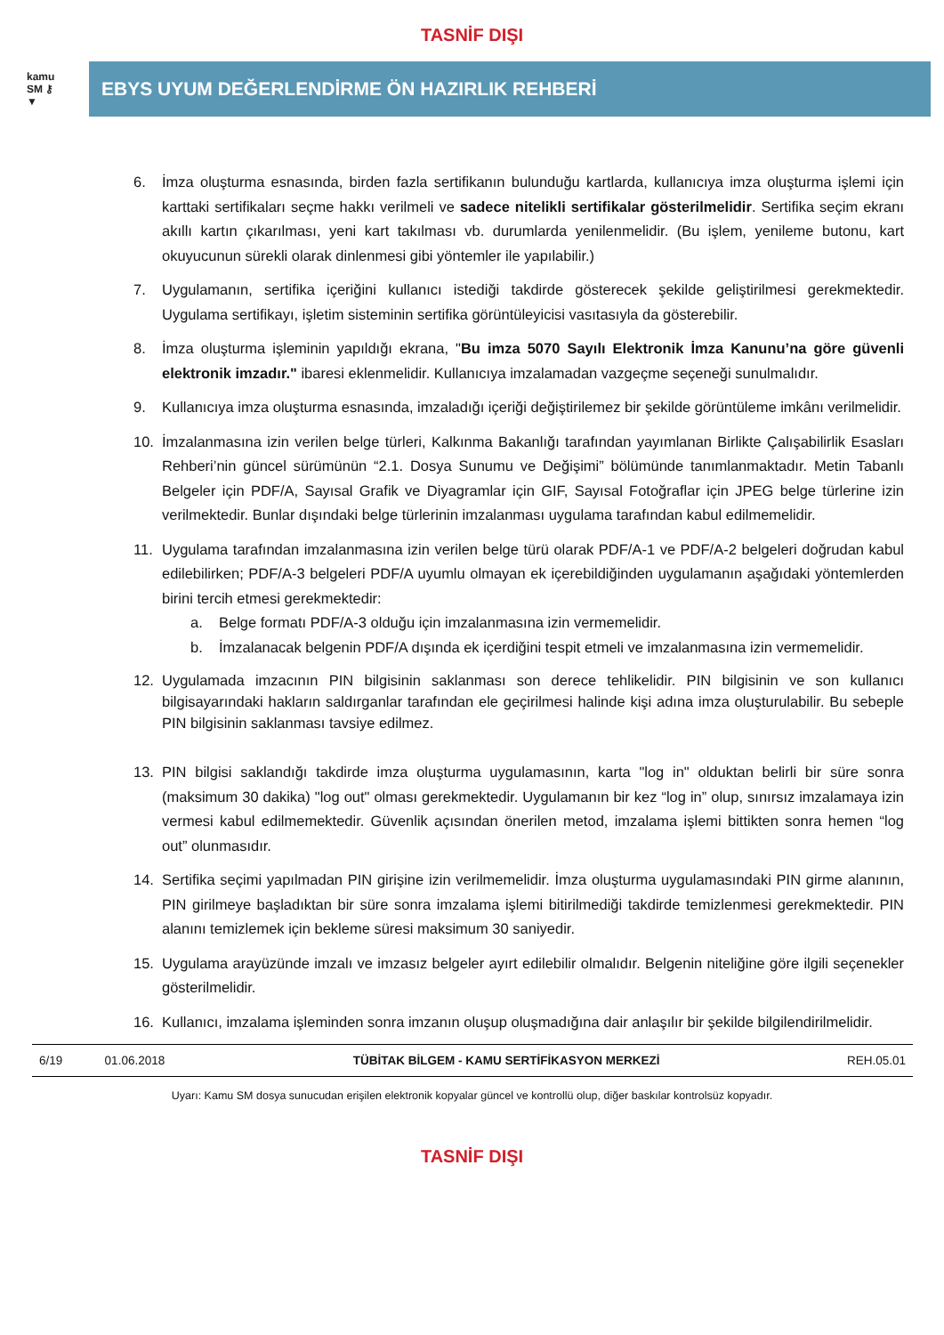TASNİF DIŞI
kamu
SM ⚷
▼
EBYS UYUM DEĞERLENDİRME ÖN HAZIRLIK REHBERİ
6. İmza oluşturma esnasında, birden fazla sertifikanın bulunduğu kartlarda, kullanıcıya imza oluşturma işlemi için karttaki sertifikaları seçme hakkı verilmeli ve sadece nitelikli sertifikalar gösterilmelidir. Sertifika seçim ekranı akıllı kartın çıkarılması, yeni kart takılması vb. durumlarda yenilenmelidir. (Bu işlem, yenileme butonu, kart okuyucunun sürekli olarak dinlenmesi gibi yöntemler ile yapılabilir.)
7. Uygulamanın, sertifika içeriğini kullanıcı istediği takdirde gösterecek şekilde geliştirilmesi gerekmektedir. Uygulama sertifikayı, işletim sisteminin sertifika görüntüleyicisi vasıtasıyla da gösterebilir.
8. İmza oluşturma işleminin yapıldığı ekrana, "Bu imza 5070 Sayılı Elektronik İmza Kanunu’na göre güvenli elektronik imzadır." ibaresi eklenmelidir. Kullanıcıya imzalamadan vazgeçme seçeneği sunulmalıdır.
9. Kullanıcıya imza oluşturma esnasında, imzaladığı içeriği değiştirilemez bir şekilde görüntüleme imkânı verilmelidir.
10. İmzalanmasına izin verilen belge türleri, Kalkınma Bakanlığı tarafından yayımlanan Birlikte Çalışabilirlik Esasları Rehberi’nin güncel sürümünün “2.1. Dosya Sunumu ve Değişimi” bölümünde tanımlanmaktadır. Metin Tabanlı Belgeler için PDF/A, Sayısal Grafik ve Diyagramlar için GIF, Sayısal Fotoğraflar için JPEG belge türlerine izin verilmektedir. Bunlar dışındaki belge türlerinin imzalanması uygulama tarafından kabul edilmemelidir.
11. Uygulama tarafından imzalanmasına izin verilen belge türü olarak PDF/A-1 ve PDF/A-2 belgeleri doğrudan kabul edilebilirken; PDF/A-3 belgeleri PDF/A uyumlu olmayan ek içerebildiğinden uygulamanın aşağıdaki yöntemlerden birini tercih etmesi gerekmektedir:
a. Belge formatı PDF/A-3 olduğu için imzalanmasına izin vermemelidir.
b. İmzalanacak belgenin PDF/A dışında ek içerdiğini tespit etmeli ve imzalanmasına izin vermemelidir.
12. Uygulamada imzacının PIN bilgisinin saklanması son derece tehlikelidir. PIN bilgisinin ve son kullanıcı bilgisayarındaki hakların saldırganlar tarafından ele geçirilmesi halinde kişi adına imza oluşturulabilir. Bu sebeple PIN bilgisinin saklanması tavsiye edilmez.
13. PIN bilgisi saklandığı takdirde imza oluşturma uygulamasının, karta "log in" olduktan belirli bir süre sonra (maksimum 30 dakika) "log out" olması gerekmektedir. Uygulamanın bir kez “log in” olup, sınırsız imzalamaya izin vermesi kabul edilmemektedir. Güvenlik açısından önerilen metod, imzalama işlemi bittikten sonra hemen “log out” olunmasıdır.
14. Sertifika seçimi yapılmadan PIN girişine izin verilmemelidir. İmza oluşturma uygulamasındaki PIN girme alanının, PIN girilmeye başladıktan bir süre sonra imzalama işlemi bitirilmediği takdirde temizlenmesi gerekmektedir. PIN alanını temizlemek için bekleme süresi maksimum 30 saniyedir.
15. Uygulama arayüzünde imzalı ve imzasız belgeler ayırt edilebilir olmalıdır. Belgenin niteliğine göre ilgili seçenekler gösterilmelidir.
16. Kullanıcı, imzalama işleminden sonra imzanın oluşup oluşmadığına dair anlaşılır bir şekilde bilgilendirilmelidir.
| 6/19 | 01.06.2018 | TÜBİTAK BİLGEM - KAMU SERTİFİKASYON MERKEZİ | REH.05.01 |
Uyarı: Kamu SM dosya sunucudan erişilen elektronik kopyalar güncel ve kontrollü olup, diğer baskılar kontrolsüz kopyadır.
TASNİF DIŞI